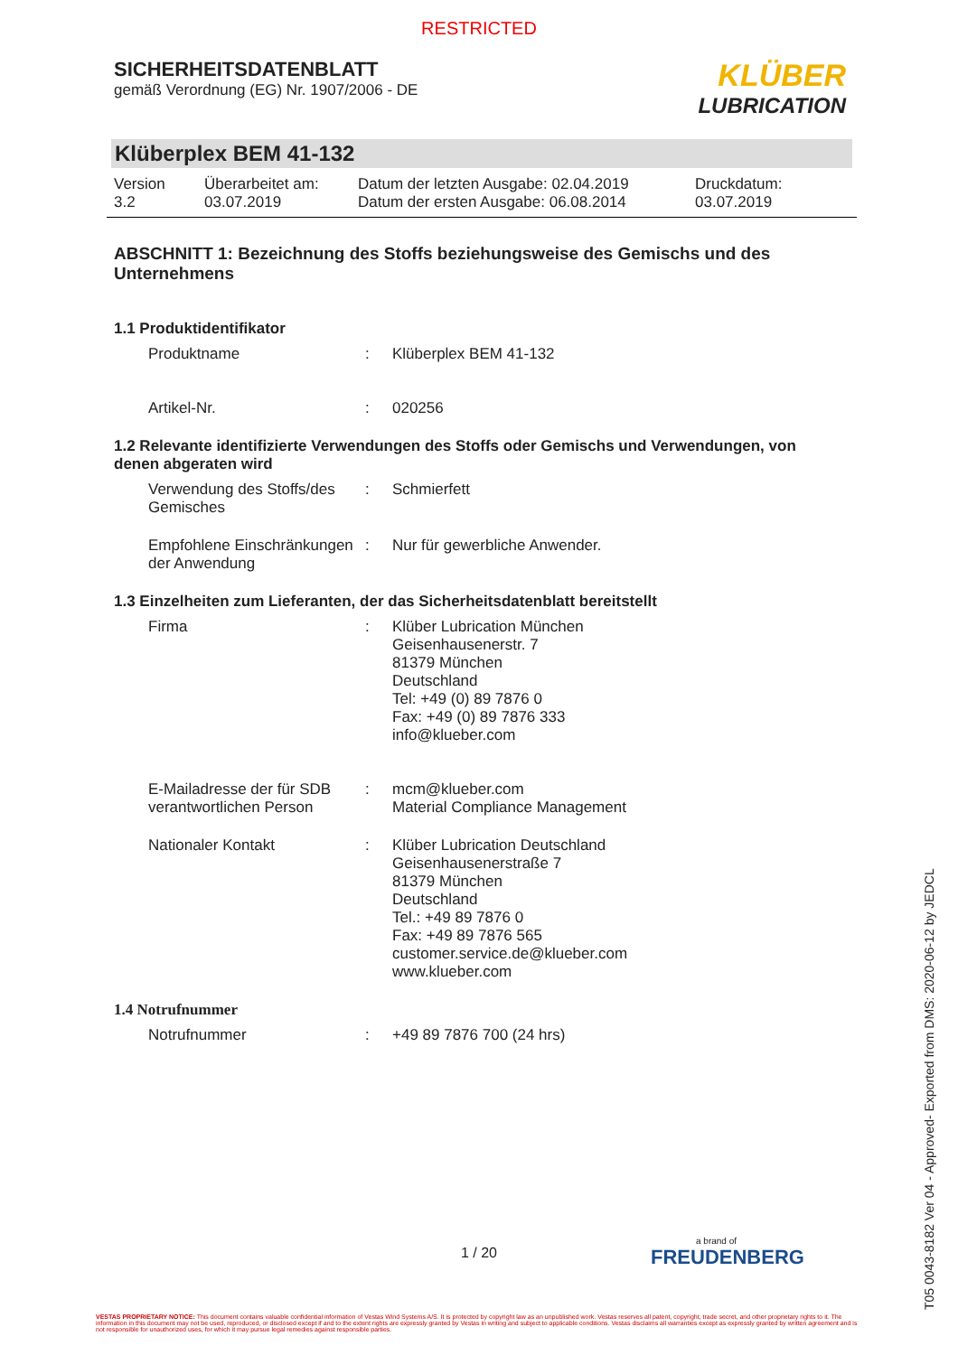RESTRICTED
SICHERHEITSDATENBLATT
gemäß Verordnung (EG) Nr. 1907/2006 - DE
KLÜBER
LUBRICATION
Klüberplex BEM 41-132
Version
3.2
Überarbeitet am:
03.07.2019
Datum der letzten Ausgabe: 02.04.2019
Datum der ersten Ausgabe: 06.08.2014
Druckdatum:
03.07.2019
ABSCHNITT 1: Bezeichnung des Stoffs beziehungsweise des Gemischs und des Unternehmens
1.1 Produktidentifikator
Produktname : Klüberplex BEM 41-132
Artikel-Nr. : 020256
1.2 Relevante identifizierte Verwendungen des Stoffs oder Gemischs und Verwendungen, von denen abgeraten wird
Verwendung des Stoffs/des Gemisches
: Schmierfett
Empfohlene Einschränkungen der Anwendung
: Nur für gewerbliche Anwender.
1.3 Einzelheiten zum Lieferanten, der das Sicherheitsdatenblatt bereitstellt
Firma : Klüber Lubrication München
Geisenhausenerstr. 7
81379 München
Deutschland
Tel: +49 (0) 89 7876 0
Fax: +49 (0) 89 7876 333
info@klueber.com
E-Mailadresse der für SDB verantwortlichen Person
: mcm@klueber.com
Material Compliance Management
Nationaler Kontakt : Klüber Lubrication Deutschland
Geisenhausenerstraße 7
81379 München
Deutschland
Tel.: +49 89 7876 0
Fax: +49 89 7876 565
customer.service.de@klueber.com
www.klueber.com
1.4 Notrufnummer
Notrufnummer : +49 89 7876 700 (24 hrs)
1 / 20
a brand of
FREUDENBERG
VESTAS PROPRIETARY NOTICE: This document contains valuable confidential information of Vestas Wind Systems A/S. It is protected by copyright law as an unpublished work. Vestas reserves all patent, copyright, trade secret, and other proprietary rights to it. The information in this document may not be used, reproduced, or disclosed except if and to the extent rights are expressly granted by Vestas in writing and subject to applicable conditions. Vestas disclaims all warranties except as expressly granted by written agreement and is not responsible for unauthorized uses, for which it may pursue legal remedies against responsible parties.
T05 0043-8182 Ver 04 - Approved- Exported from DMS: 2020-06-12 by JEDCL